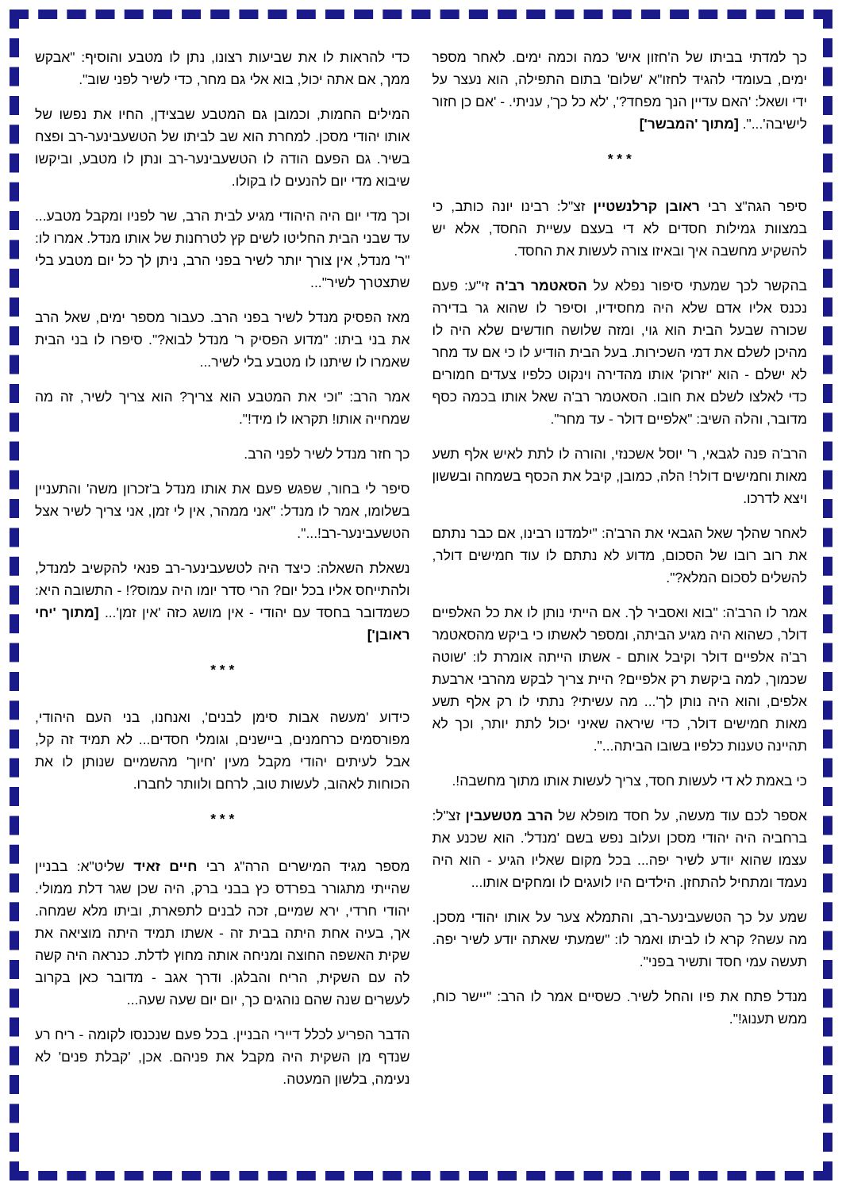כך למדתי בביתו של ה'חזון איש' כמה וכמה ימים. לאחר מספר ימים, בעומדי להגיד לחזו"א 'שלום' בתום התפילה, הוא נעצר על ידי ושאל: 'האם עדיין הנך מפחד?', 'לא כל כך', עניתי. - 'אם כן חזור לישיבה'...". [מתוך 'המבשר']
* * *
סיפר הגה"צ רבי ראובן קרלנשטיין זצ"ל: רבינו יונה כותב, כי במצוות גמילות חסדים לא די בעצם עשיית החסד, אלא יש להשקיע מחשבה איך ובאיזו צורה לעשות את החסד.
בהקשר לכך שמעתי סיפור נפלא על הסאטמר רב'ה זי"ע: פעם נכנס אליו אדם שלא היה מחסידיו, וסיפר לו שהוא גר בדירה שכורה שבעל הבית הוא גוי, ומזה שלושה חודשים שלא היה לו מהיכן לשלם את דמי השכירות. בעל הבית הודיע לו כי אם עד מחר לא ישלם - הוא 'יזרוק' אותו מהדירה וינקוט כלפיו צעדים חמורים כדי לאלצו לשלם את חובו. הסאטמר רב'ה שאל אותו בכמה כסף מדובר, והלה השיב: "אלפיים דולר - עד מחר".
הרב'ה פנה לגבאי, ר' יוסל אשכנזי, והורה לו לתת לאיש אלף תשע מאות וחמישים דולר! הלה, כמובן, קיבל את הכסף בשמחה ובששון ויצא לדרכו.
לאחר שהלך שאל הגבאי את הרב'ה: "ילמדנו רבינו, אם כבר נתתם את רוב רובו של הסכום, מדוע לא נתתם לו עוד חמישים דולר, להשלים לסכום המלא?".
אמר לו הרב'ה: "בוא ואסביר לך. אם הייתי נותן לו את כל האלפיים דולר, כשהוא היה מגיע הביתה, ומספר לאשתו כי ביקש מהסאטמר רב'ה אלפיים דולר וקיבל אותם - אשתו הייתה אומרת לו: 'שוטה שכמוך, למה ביקשת רק אלפיים? היית צריך לבקש מהרבי ארבעת אלפים, והוא היה נותן לך'... מה עשיתי? נתתי לו רק אלף תשע מאות חמישים דולר, כדי שיראה שאיני יכול לתת יותר, וכך לא תהיינה טענות כלפיו בשובו הביתה...".
כי באמת לא די לעשות חסד, צריך לעשות אותו מתוך מחשבה!.
אספר לכם עוד מעשה, על חסד מופלא של הרב מטשעבין זצ"ל: ברחביה היה יהודי מסכן ועלוב נפש בשם 'מנדל'. הוא שכנע את עצמו שהוא יודע לשיר יפה... בכל מקום שאליו הגיע - הוא היה נעמד ומתחיל להתחזן. הילדים היו לועגים לו ומחקים אותו...
שמע על כך הטשעבינער-רב, והתמלא צער על אותו יהודי מסכן. מה עשה? קרא לו לביתו ואמר לו: "שמעתי שאתה יודע לשיר יפה. תעשה עמי חסד ותשיר בפני".
מנדל פתח את פיו והחל לשיר. כשסיים אמר לו הרב: "יישר כוח, ממש תענוג!".
כדי להראות לו את שביעות רצונו, נתן לו מטבע והוסיף: "אבקש ממך, אם אתה יכול, בוא אלי גם מחר, כדי לשיר לפני שוב".
המילים החמות, וכמובן גם המטבע שבצידן, החיו את נפשו של אותו יהודי מסכן. למחרת הוא שב לביתו של הטשעבינער-רב ופצח בשיר. גם הפעם הודה לו הטשעבינער-רב ונתן לו מטבע, וביקשו שיבוא מדי יום להנעים לו בקולו.
וכך מדי יום היה היהודי מגיע לבית הרב, שר לפניו ומקבל מטבע... עד שבני הבית החליטו לשים קץ לטרחנות של אותו מנדל. אמרו לו: "ר' מנדל, אין צורך יותר לשיר בפני הרב, ניתן לך כל יום מטבע בלי שתצטרך לשיר"...
מאז הפסיק מנדל לשיר בפני הרב. כעבור מספר ימים, שאל הרב את בני ביתו: "מדוע הפסיק ר' מנדל לבוא?". סיפרו לו בני הבית שאמרו לו שיתנו לו מטבע בלי לשיר...
אמר הרב: "וכי את המטבע הוא צריך? הוא צריך לשיר, זה מה שמחייה אותו! תקראו לו מיד!".
כך חזר מנדל לשיר לפני הרב.
סיפר לי בחור, שפגש פעם את אותו מנדל ב'זכרון משה' והתעניין בשלומו, אמר לו מנדל: "אני ממהר, אין לי זמן, אני צריך לשיר אצל הטשעבינער-רב!...".
נשאלת השאלה: כיצד היה לטשעבינער-רב פנאי להקשיב למנדל, ולהתייחס אליו בכל יום? הרי סדר יומו היה עמוס?! - התשובה היא: כשמדובר בחסד עם יהודי - אין מושג כזה 'אין זמן'... [מתוך 'יחי ראובן']
* * *
כידוע 'מעשה אבות סימן לבנים', ואנחנו, בני העם היהודי, מפורסמים כרחמנים, ביישנים, וגומלי חסדים... לא תמיד זה קל, אבל לעיתים יהודי מקבל מעין 'חיוך' מהשמיים שנותן לו את הכוחות לאהוב, לעשות טוב, לרחם ולוותר לחברו.
* * *
מספר מגיד המישרים הרה"ג רבי חיים זאיד שליט"א: בבניין שהייתי מתגורר בפרדס כץ בבני ברק, היה שכן שגר דלת ממולי. יהודי חרדי, ירא שמיים, זכה לבנים לתפארת, וביתו מלא שמחה. אך, בעיה אחת היתה בבית זה - אשתו תמיד היתה מוציאה את שקית האשפה החוצה ומניחה אותה מחוץ לדלת. כנראה היה קשה לה עם השקית, הריח והבלגן. ודרך אגב - מדובר כאן בקרוב לעשרים שנה שהם נוהגים כך, יום יום שעה שעה...
הדבר הפריע לכלל דיירי הבניין. בכל פעם שנכנסו לקומה - ריח רע שנדף מן השקית היה מקבל את פניהם. אכן, 'קבלת פנים' לא נעימה, בלשון המעטה.